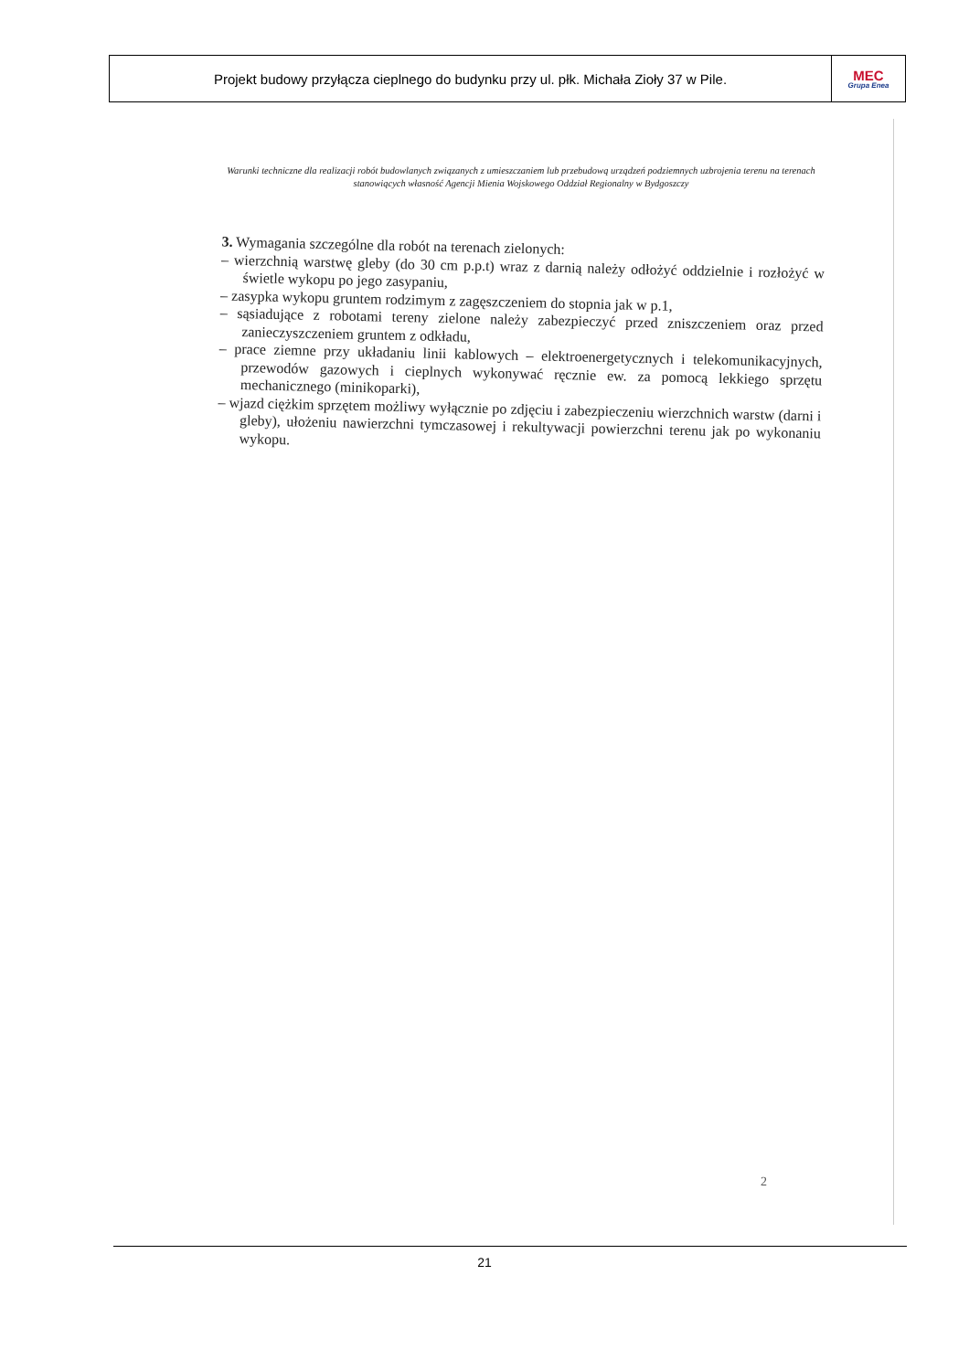| Projekt budowy przyłącza cieplnego do budynku przy ul. płk. Michała Zioły 37 w Pile. | MEC Grupa Enea |
Warunki techniczne dla realizacji robót budowlanych związanych z umieszczaniem lub przebudową urządzeń podziemnych uzbrojenia terenu na terenach stanowiących własność Agencji Mienia Wojskowego Oddział Regionalny w Bydgoszczy
3. Wymagania szczególne dla robót na terenach zielonych:
– wierzchnią warstwę gleby (do 30 cm p.p.t) wraz z darnią należy odłożyć oddzielnie i rozłożyć w świetle wykopu po jego zasypaniu,
– zasypka wykopu gruntem rodzimym z zagęszczeniem do stopnia jak w p.1,
– sąsiadujące z robotami tereny zielone należy zabezpieczyć przed zniszczeniem oraz przed zanieczyszczeniem gruntem z odkładu,
– prace ziemne przy układaniu linii kablowych – elektroenergetycznych i telekomunikacyjnych, przewodów gazowych i cieplnych wykonywać ręcznie ew. za pomocą lekkiego sprzętu mechanicznego (minikoparki),
– wjazd ciężkim sprzętem możliwy wyłącznie po zdjęciu i zabezpieczeniu wierzchnich warstw (darni i gleby), ułożeniu nawierzchni tymczasowej i rekultywacji powierzchni terenu jak po wykonaniu wykopu.
2
21